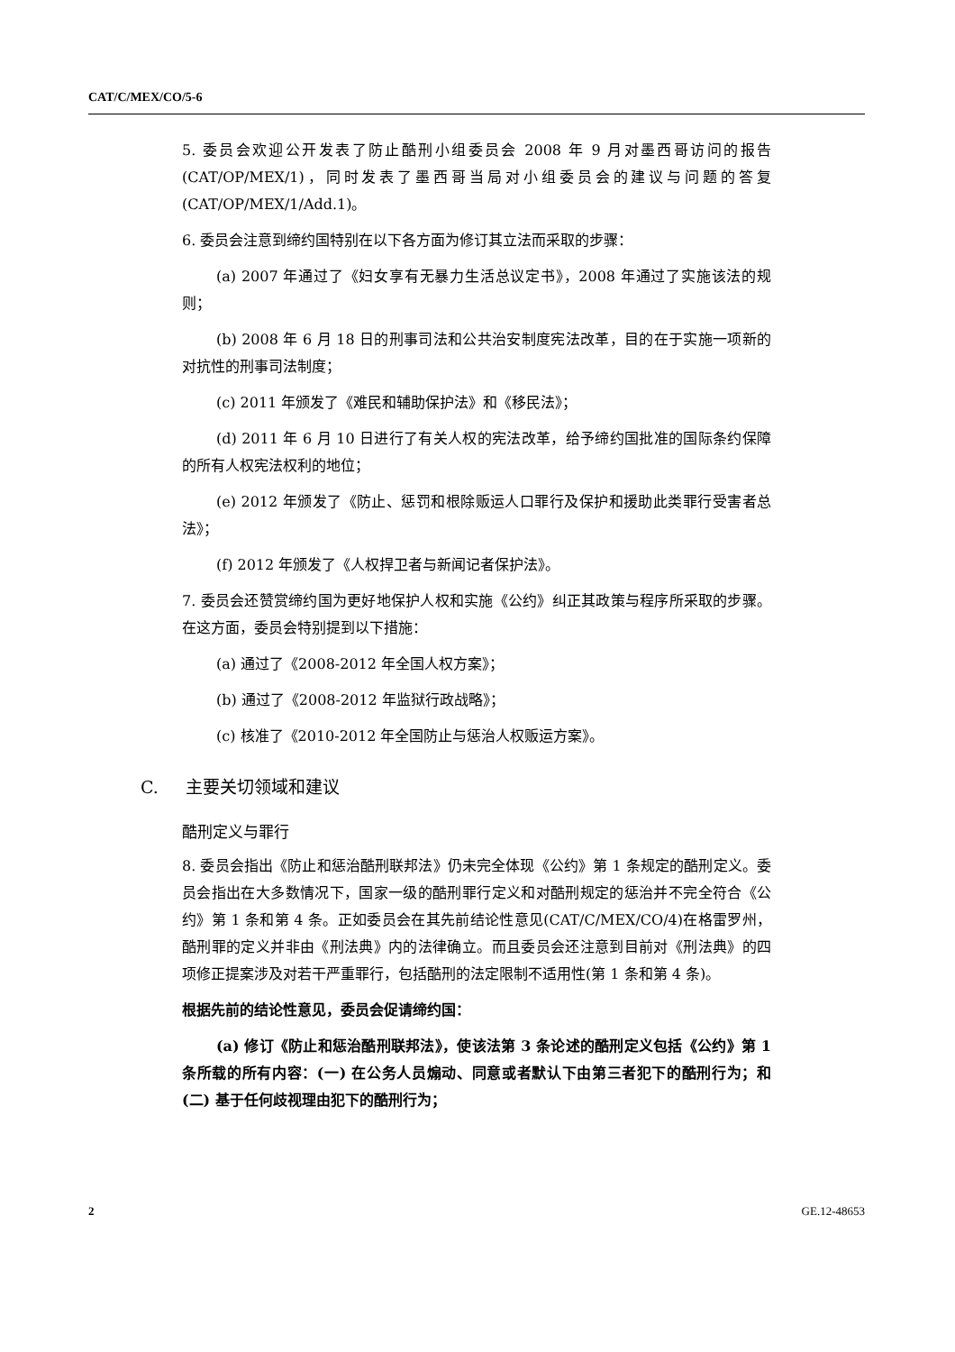CAT/C/MEX/CO/5-6
5. 委员会欢迎公开发表了防止酷刑小组委员会 2008 年 9 月对墨西哥访问的报告(CAT/OP/MEX/1)，同时发表了墨西哥当局对小组委员会的建议与问题的答复(CAT/OP/MEX/1/Add.1)。
6. 委员会注意到缔约国特别在以下各方面为修订其立法而采取的步骤：
(a) 2007 年通过了《妇女享有无暴力生活总议定书》，2008 年通过了实施该法的规则；
(b) 2008 年 6 月 18 日的刑事司法和公共治安制度宪法改革，目的在于实施一项新的对抗性的刑事司法制度；
(c) 2011 年颁发了《难民和辅助保护法》和《移民法》；
(d) 2011 年 6 月 10 日进行了有关人权的宪法改革，给予缔约国批准的国际条约保障的所有人权宪法权利的地位；
(e) 2012 年颁发了《防止、惩罚和根除贩运人口罪行及保护和援助此类罪行受害者总法》；
(f) 2012 年颁发了《人权捍卫者与新闻记者保护法》。
7. 委员会还赞赏缔约国为更好地保护人权和实施《公约》纠正其政策与程序所采取的步骤。在这方面，委员会特别提到以下措施：
(a) 通过了《2008-2012 年全国人权方案》；
(b) 通过了《2008-2012 年监狱行政战略》；
(c) 核准了《2010-2012 年全国防止与惩治人权贩运方案》。
C. 主要关切领域和建议
酷刑定义与罪行
8. 委员会指出《防止和惩治酷刑联邦法》仍未完全体现《公约》第 1 条规定的酷刑定义。委员会指出在大多数情况下，国家一级的酷刑罪行定义和对酷刑规定的惩治并不完全符合《公约》第 1 条和第 4 条。正如委员会在其先前结论性意见(CAT/C/MEX/CO/4)在格雷罗州，酷刑罪的定义并非由《刑法典》内的法律确立。而且委员会还注意到目前对《刑法典》的四项修正提案涉及对若干严重罪行，包括酷刑的法定限制不适用性(第 1 条和第 4 条)。
根据先前的结论性意见，委员会促请缔约国：
(a) 修订《防止和惩治酷刑联邦法》，使该法第 3 条论述的酷刑定义包括《公约》第 1 条所载的所有内容：(一) 在公务人员煽动、同意或者默认下由第三者犯下的酷刑行为；和(二) 基于任何歧视理由犯下的酷刑行为；
2 GE.12-48653